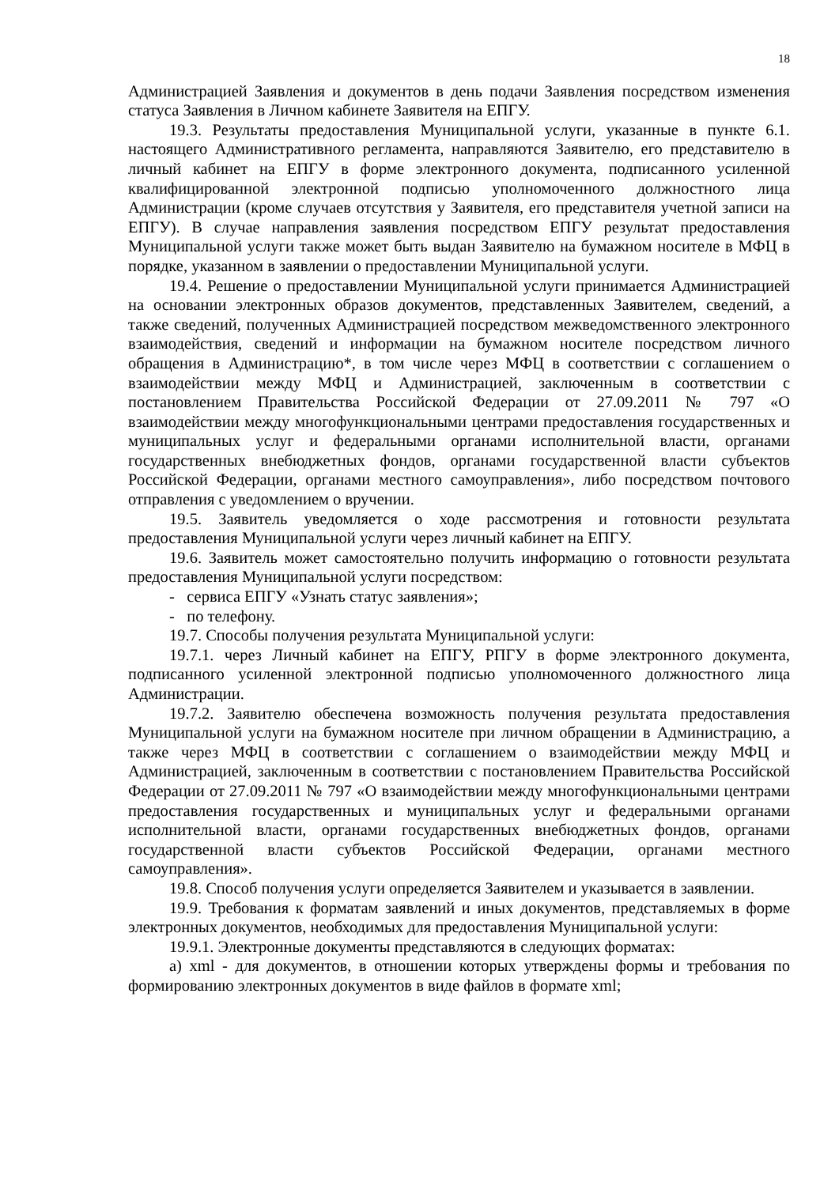18
Администрацией Заявления и документов в день подачи Заявления посредством изменения статуса Заявления в Личном кабинете Заявителя на ЕПГУ.
19.3. Результаты предоставления Муниципальной услуги, указанные в пункте 6.1. настоящего Административного регламента, направляются Заявителю, его представителю в личный кабинет на ЕПГУ в форме электронного документа, подписанного усиленной квалифицированной электронной подписью уполномоченного должностного лица Администрации (кроме случаев отсутствия у Заявителя, его представителя учетной записи на ЕПГУ). В случае направления заявления посредством ЕПГУ результат предоставления Муниципальной услуги также может быть выдан Заявителю на бумажном носителе в МФЦ в порядке, указанном в заявлении о предоставлении Муниципальной услуги.
19.4. Решение о предоставлении Муниципальной услуги принимается Администрацией на основании электронных образов документов, представленных Заявителем, сведений, а также сведений, полученных Администрацией посредством межведомственного электронного взаимодействия, сведений и информации на бумажном носителе посредством личного обращения в Администрацию*, в том числе через МФЦ в соответствии с соглашением о взаимодействии между МФЦ и Администрацией, заключенным в соответствии с постановлением Правительства Российской Федерации от 27.09.2011 № 797 «О взаимодействии между многофункциональными центрами предоставления государственных и муниципальных услуг и федеральными органами исполнительной власти, органами государственных внебюджетных фондов, органами государственной власти субъектов Российской Федерации, органами местного самоуправления», либо посредством почтового отправления с уведомлением о вручении.
19.5. Заявитель уведомляется о ходе рассмотрения и готовности результата предоставления Муниципальной услуги через личный кабинет на ЕПГУ.
19.6. Заявитель может самостоятельно получить информацию о готовности результата предоставления Муниципальной услуги посредством:
- сервиса ЕПГУ «Узнать статус заявления»;
- по телефону.
19.7. Способы получения результата Муниципальной услуги:
19.7.1. через Личный кабинет на ЕПГУ, РПГУ в форме электронного документа, подписанного усиленной электронной подписью уполномоченного должностного лица Администрации.
19.7.2. Заявителю обеспечена возможность получения результата предоставления Муниципальной услуги на бумажном носителе при личном обращении в Администрацию, а также через МФЦ в соответствии с соглашением о взаимодействии между МФЦ и Администрацией, заключенным в соответствии с постановлением Правительства Российской Федерации от 27.09.2011 № 797 «О взаимодействии между многофункциональными центрами предоставления государственных и муниципальных услуг и федеральными органами исполнительной власти, органами государственных внебюджетных фондов, органами государственной власти субъектов Российской Федерации, органами местного самоуправления».
19.8. Способ получения услуги определяется Заявителем и указывается в заявлении.
19.9. Требования к форматам заявлений и иных документов, представляемых в форме электронных документов, необходимых для предоставления Муниципальной услуги:
19.9.1. Электронные документы представляются в следующих форматах:
а) xml - для документов, в отношении которых утверждены формы и требования по формированию электронных документов в виде файлов в формате xml;